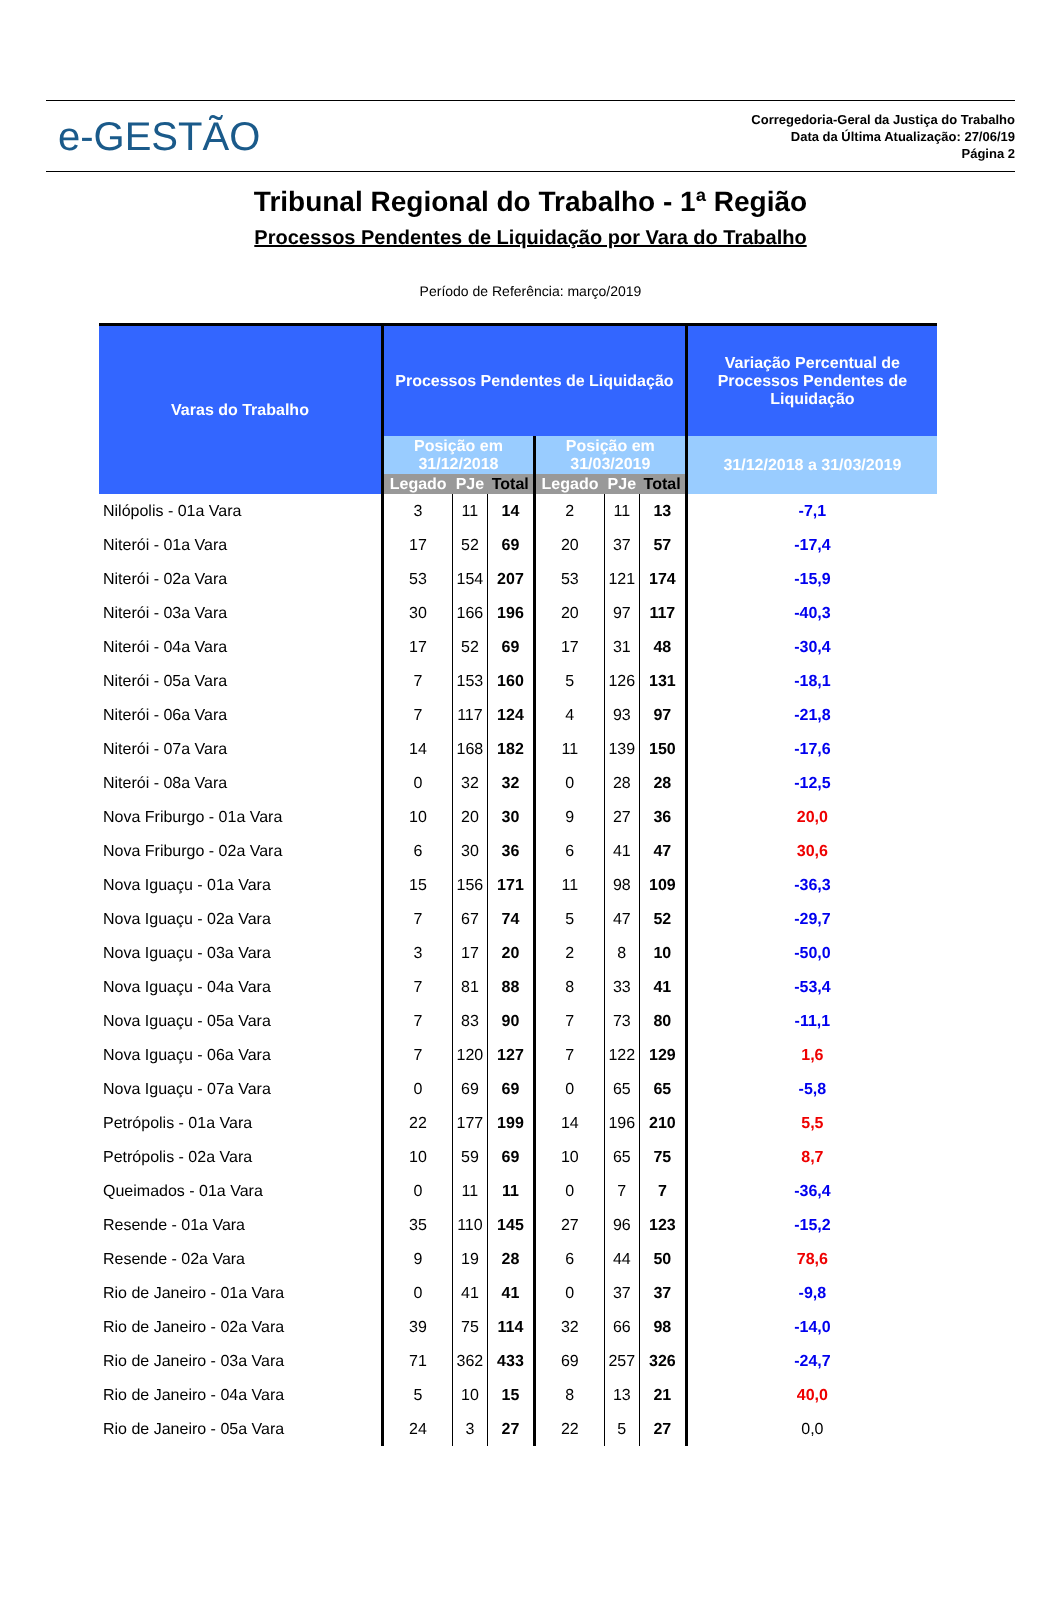e-GESTÃO
Corregedoria-Geral da Justiça do Trabalho
Data da Última Atualização: 27/06/19
Página 2
Tribunal Regional do Trabalho - 1ª Região
Processos Pendentes de Liquidação por Vara do Trabalho
Período de Referência: março/2019
| Varas do Trabalho | Processos Pendentes de Liquidação | | | | | | Variação Percentual de Processos Pendentes de Liquidação |
| --- | --- | --- | --- | --- | --- | --- | --- |
| | Posição em 31/12/2018 | | | Posição em 31/03/2019 | | | 31/12/2018 a 31/03/2019 |
| | Legado | PJe | Total | Legado | PJe | Total | |
| Nilópolis - 01a Vara | 3 | 11 | 14 | 2 | 11 | 13 | -7,1 |
| Niterói - 01a Vara | 17 | 52 | 69 | 20 | 37 | 57 | -17,4 |
| Niterói - 02a Vara | 53 | 154 | 207 | 53 | 121 | 174 | -15,9 |
| Niterói - 03a Vara | 30 | 166 | 196 | 20 | 97 | 117 | -40,3 |
| Niterói - 04a Vara | 17 | 52 | 69 | 17 | 31 | 48 | -30,4 |
| Niterói - 05a Vara | 7 | 153 | 160 | 5 | 126 | 131 | -18,1 |
| Niterói - 06a Vara | 7 | 117 | 124 | 4 | 93 | 97 | -21,8 |
| Niterói - 07a Vara | 14 | 168 | 182 | 11 | 139 | 150 | -17,6 |
| Niterói - 08a Vara | 0 | 32 | 32 | 0 | 28 | 28 | -12,5 |
| Nova Friburgo - 01a Vara | 10 | 20 | 30 | 9 | 27 | 36 | 20,0 |
| Nova Friburgo - 02a Vara | 6 | 30 | 36 | 6 | 41 | 47 | 30,6 |
| Nova Iguaçu - 01a Vara | 15 | 156 | 171 | 11 | 98 | 109 | -36,3 |
| Nova Iguaçu - 02a Vara | 7 | 67 | 74 | 5 | 47 | 52 | -29,7 |
| Nova Iguaçu - 03a Vara | 3 | 17 | 20 | 2 | 8 | 10 | -50,0 |
| Nova Iguaçu - 04a Vara | 7 | 81 | 88 | 8 | 33 | 41 | -53,4 |
| Nova Iguaçu - 05a Vara | 7 | 83 | 90 | 7 | 73 | 80 | -11,1 |
| Nova Iguaçu - 06a Vara | 7 | 120 | 127 | 7 | 122 | 129 | 1,6 |
| Nova Iguaçu - 07a Vara | 0 | 69 | 69 | 0 | 65 | 65 | -5,8 |
| Petrópolis - 01a Vara | 22 | 177 | 199 | 14 | 196 | 210 | 5,5 |
| Petrópolis - 02a Vara | 10 | 59 | 69 | 10 | 65 | 75 | 8,7 |
| Queimados - 01a Vara | 0 | 11 | 11 | 0 | 7 | 7 | -36,4 |
| Resende - 01a Vara | 35 | 110 | 145 | 27 | 96 | 123 | -15,2 |
| Resende - 02a Vara | 9 | 19 | 28 | 6 | 44 | 50 | 78,6 |
| Rio de Janeiro - 01a Vara | 0 | 41 | 41 | 0 | 37 | 37 | -9,8 |
| Rio de Janeiro - 02a Vara | 39 | 75 | 114 | 32 | 66 | 98 | -14,0 |
| Rio de Janeiro - 03a Vara | 71 | 362 | 433 | 69 | 257 | 326 | -24,7 |
| Rio de Janeiro - 04a Vara | 5 | 10 | 15 | 8 | 13 | 21 | 40,0 |
| Rio de Janeiro - 05a Vara | 24 | 3 | 27 | 22 | 5 | 27 | 0,0 |